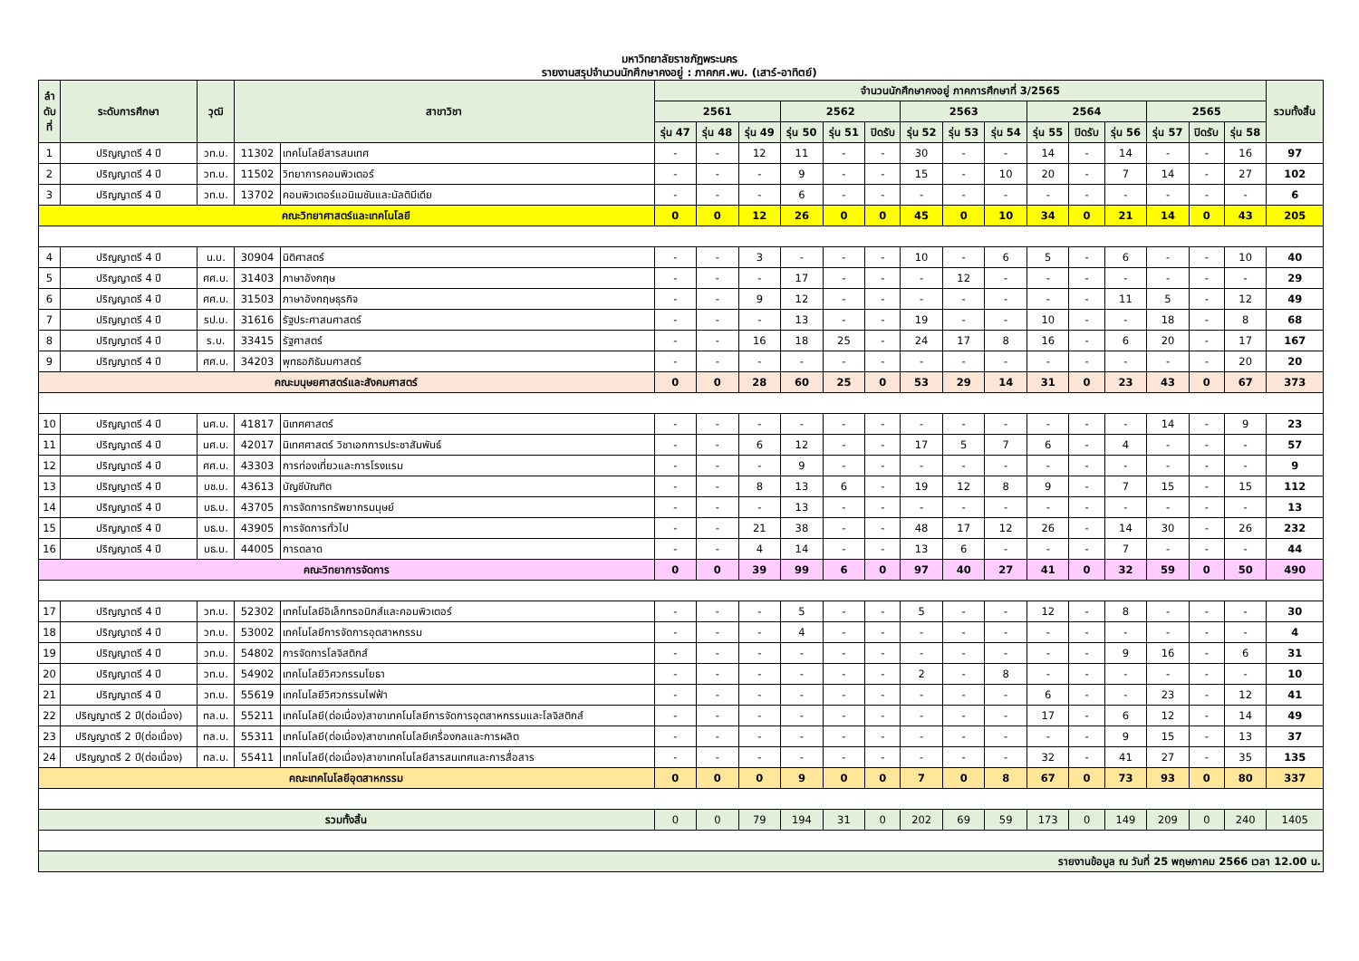มหาวิทยาลัยราชภัฏพระนคร
รายงานสรุปจำนวนนักศึกษาคงอยู่ : ภาคกศ.พบ. (เสาร์-อาทิตย์)
| ลำ ดับ ที่ | ระดับการศึกษา | วุฒิ | สาขาวิชา | | จำนวนนักศึกษาคงอยู่ ภาคการศึกษาที่ 3/2565 | | | | | | | | | | | | | | | รวมทั้งสิ้น |
| --- | --- | --- | --- | --- | --- | --- | --- | --- | --- | --- | --- | --- | --- | --- | --- | --- | --- | --- | --- | --- |
| | | | | | 2561 | | | 2562 | | | 2563 | | | 2564 | | | 2565 | | | |
| | | | | | รุ่น 47 | รุ่น 48 | รุ่น 49 | รุ่น 50 | รุ่น 51 | ปิดรับ | รุ่น 52 | รุ่น 53 | รุ่น 54 | รุ่น 55 | ปิดรับ | รุ่น 56 | รุ่น 57 | ปิดรับ | รุ่น 58 | |
| 1 | ปริญญาตรี 4 ปี | วท.บ. | 11302 | เทคโนโลยีสารสนเทศ | - | - | 12 | 11 | - | - | 30 | - | - | 14 | - | 14 | - | - | 16 | 97 |
| 2 | ปริญญาตรี 4 ปี | วท.บ. | 11502 | วิทยาการคอมพิวเตอร์ | - | - | - | 9 | - | - | 15 | - | 10 | 20 | - | 7 | 14 | - | 27 | 102 |
| 3 | ปริญญาตรี 4 ปี | วท.บ. | 13702 | คอมพิวเตอร์แอนิเมชันและมัลติมีเดีย | - | - | - | 6 | - | - | - | - | - | - | - | - | - | - | - | 6 |
| คณะวิทยาศาสตร์และเทคโนโลยี | | | | | 0 | 0 | 12 | 26 | 0 | 0 | 45 | 0 | 10 | 34 | 0 | 21 | 14 | 0 | 43 | 205 |
| 4 | ปริญญาตรี 4 ปี | น.บ. | 30904 | นิติศาสตร์ | - | - | 3 | - | - | - | 10 | - | 6 | 5 | - | 6 | - | - | 10 | 40 |
| 5 | ปริญญาตรี 4 ปี | ศศ.บ. | 31403 | ภาษาอังกฤษ | - | - | - | 17 | - | - | - | 12 | - | - | - | - | - | - | - | 29 |
| 6 | ปริญญาตรี 4 ปี | ศศ.บ. | 31503 | ภาษาอังกฤษธุรกิจ | - | - | 9 | 12 | - | - | - | - | - | - | - | 11 | 5 | - | 12 | 49 |
| 7 | ปริญญาตรี 4 ปี | รป.บ. | 31616 | รัฐประศาสนศาสตร์ | - | - | - | 13 | - | - | 19 | - | - | 10 | - | - | 18 | - | 8 | 68 |
| 8 | ปริญญาตรี 4 ปี | ร.บ. | 33415 | รัฐศาสตร์ | - | - | 16 | 18 | 25 | - | 24 | 17 | 8 | 16 | - | 6 | 20 | - | 17 | 167 |
| 9 | ปริญญาตรี 4 ปี | ศศ.บ. | 34203 | พุทธอภิธัมมศาสตร์ | - | - | - | - | - | - | - | - | - | - | - | - | - | - | 20 | 20 |
| คณะมนุษยศาสตร์และสังคมศาสตร์ | | | | | 0 | 0 | 28 | 60 | 25 | 0 | 53 | 29 | 14 | 31 | 0 | 23 | 43 | 0 | 67 | 373 |
| 10 | ปริญญาตรี 4 ปี | นศ.บ. | 41817 | นิเทศศาสตร์ | - | - | - | - | - | - | - | - | - | - | - | - | 14 | - | 9 | 23 |
| 11 | ปริญญาตรี 4 ปี | นศ.บ. | 42017 | นิเทศศาสตร์ วิชาเอกการประชาสัมพันธ์ | - | - | 6 | 12 | - | - | 17 | 5 | 7 | 6 | - | 4 | - | - | - | 57 |
| 12 | ปริญญาตรี 4 ปี | ศศ.บ. | 43303 | การท่องเที่ยวและการโรงแรม | - | - | - | 9 | - | - | - | - | - | - | - | - | - | - | - | 9 |
| 13 | ปริญญาตรี 4 ปี | บช.บ. | 43613 | บัญชีบัณฑิต | - | - | 8 | 13 | 6 | - | 19 | 12 | 8 | 9 | - | 7 | 15 | - | 15 | 112 |
| 14 | ปริญญาตรี 4 ปี | บธ.บ. | 43705 | การจัดการทรัพยากรมนุษย์ | - | - | - | 13 | - | - | - | - | - | - | - | - | - | - | - | 13 |
| 15 | ปริญญาตรี 4 ปี | บธ.บ. | 43905 | การจัดการทั่วไป | - | - | 21 | 38 | - | - | 48 | 17 | 12 | 26 | - | 14 | 30 | - | 26 | 232 |
| 16 | ปริญญาตรี 4 ปี | บธ.บ. | 44005 | การตลาด | - | - | 4 | 14 | - | - | 13 | 6 | - | - | - | 7 | - | - | - | 44 |
| คณะวิทยาการจัดการ | | | | | 0 | 0 | 39 | 99 | 6 | 0 | 97 | 40 | 27 | 41 | 0 | 32 | 59 | 0 | 50 | 490 |
| 17 | ปริญญาตรี 4 ปี | วท.บ. | 52302 | เทคโนโลยีอิเล็กทรอนิกส์และคอมพิวเตอร์ | - | - | - | 5 | - | - | 5 | - | - | 12 | - | 8 | - | - | - | 30 |
| 18 | ปริญญาตรี 4 ปี | วท.บ. | 53002 | เทคโนโลยีการจัดการอุตสาหกรรม | - | - | - | 4 | - | - | - | - | - | - | - | - | - | - | - | 4 |
| 19 | ปริญญาตรี 4 ปี | วท.บ. | 54802 | การจัดการโลจิสติกส์ | - | - | - | - | - | - | - | - | - | - | - | 9 | 16 | - | 6 | 31 |
| 20 | ปริญญาตรี 4 ปี | วท.บ. | 54902 | เทคโนโลยีวิศวกรรมโยธา | - | - | - | - | - | - | 2 | - | 8 | - | - | - | - | - | - | 10 |
| 21 | ปริญญาตรี 4 ปี | วท.บ. | 55619 | เทคโนโลยีวิศวกรรมไฟฟ้า | - | - | - | - | - | - | - | - | - | 6 | - | - | 23 | - | 12 | 41 |
| 22 | ปริญญาตรี 2 ปี(ต่อเนื่อง) | ทล.บ. | 55211 | เทคโนโลยี(ต่อเนื่อง)สาขาเทคโนโลยีการจัดการอุตสาหกรรมและโลจิสติกส์ | - | - | - | - | - | - | - | - | - | 17 | - | 6 | 12 | - | 14 | 49 |
| 23 | ปริญญาตรี 2 ปี(ต่อเนื่อง) | ทล.บ. | 55311 | เทคโนโลยี(ต่อเนื่อง)สาขาเทคโนโลยีเครื่องกลและการผลิต | - | - | - | - | - | - | - | - | - | - | - | 9 | 15 | - | 13 | 37 |
| 24 | ปริญญาตรี 2 ปี(ต่อเนื่อง) | ทล.บ. | 55411 | เทคโนโลยี(ต่อเนื่อง)สาขาเทคโนโลยีสารสนเทศและการสื่อสาร | - | - | - | - | - | - | - | - | - | 32 | - | 41 | 27 | - | 35 | 135 |
| คณะเทคโนโลยีอุตสาหกรรม | | | | | 0 | 0 | 0 | 9 | 0 | 0 | 7 | 0 | 8 | 67 | 0 | 73 | 93 | 0 | 80 | 337 |
| รวมทั้งสิ้น | | | | | 0 | 0 | 79 | 194 | 31 | 0 | 202 | 69 | 59 | 173 | 0 | 149 | 209 | 0 | 240 | 1405 |
| รายงานข้อมูล ณ วันที่ 25 พฤษภาคม 2566 เวลา 12.00 น. | | | | | | | | | | | | | | | | | | | | |